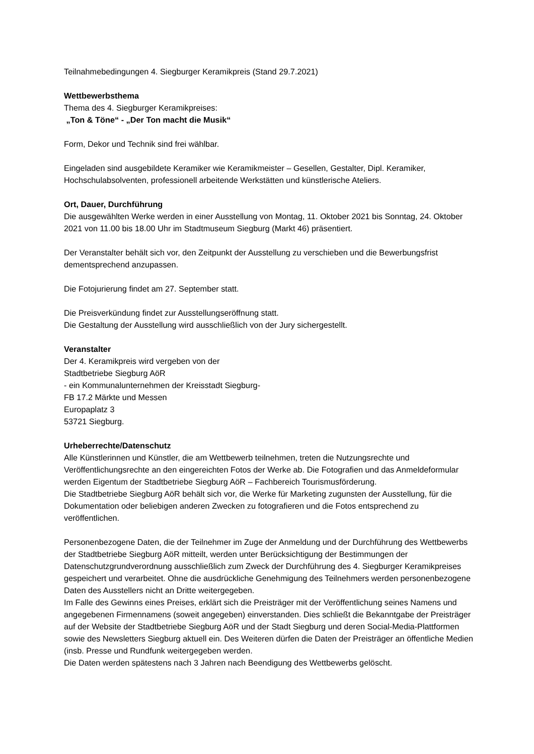Teilnahmebedingungen 4. Siegburger Keramikpreis (Stand 29.7.2021)
Wettbewerbsthema
Thema des 4. Siegburger Keramikpreises:
„Ton & Töne“ - „Der Ton macht die Musik“
Form, Dekor und Technik sind frei wählbar.
Eingeladen sind ausgebildete Keramiker wie Keramikmeister – Gesellen, Gestalter, Dipl. Keramiker, Hochschulabsolventen, professionell arbeitende Werkstätten und künstlerische Ateliers.
Ort, Dauer, Durchführung
Die ausgewählten Werke werden in einer Ausstellung von Montag, 11. Oktober 2021 bis Sonntag, 24. Oktober 2021 von 11.00 bis 18.00 Uhr im Stadtmuseum Siegburg (Markt 46) präsentiert.
Der Veranstalter behält sich vor, den Zeitpunkt der Ausstellung zu verschieben und die Bewerbungsfrist dementsprechend anzupassen.
Die Fotojurierung findet am 27. September statt.
Die Preisverkündung findet zur Ausstellungseröffnung statt.
Die Gestaltung der Ausstellung wird ausschließlich von der Jury sichergestellt.
Veranstalter
Der 4. Keramikpreis wird vergeben von der
Stadtbetriebe Siegburg AöR
- ein Kommunalunternehmen der Kreisstadt Siegburg-
FB 17.2 Märkte und Messen
Europaplatz 3
53721 Siegburg.
Urheberrechte/Datenschutz
Alle Künstlerinnen und Künstler, die am Wettbewerb teilnehmen, treten die Nutzungsrechte und Veröffentlichungsrechte an den eingereichten Fotos der Werke ab. Die Fotografien und das Anmeldeformular werden Eigentum der Stadtbetriebe Siegburg AöR – Fachbereich Tourismusförderung.
Die Stadtbetriebe Siegburg AöR behält sich vor, die Werke für Marketing zugunsten der Ausstellung, für die Dokumentation oder beliebigen anderen Zwecken zu fotografieren und die Fotos entsprechend zu veröffentlichen.
Personenbezogene Daten, die der Teilnehmer im Zuge der Anmeldung und der Durchführung des Wettbewerbs der Stadtbetriebe Siegburg AöR mitteilt, werden unter Berücksichtigung der Bestimmungen der Datenschutzgrundverordnung ausschließlich zum Zweck der Durchführung des 4. Siegburger Keramikpreises gespeichert und verarbeitet. Ohne die ausdrückliche Genehmigung des Teilnehmers werden personenbezogene Daten des Ausstellers nicht an Dritte weitergegeben.
Im Falle des Gewinns eines Preises, erklärt sich die Preisträger mit der Veröffentlichung seines Namens und angegebenen Firmennamens (soweit angegeben) einverstanden. Dies schließt die Bekanntgabe der Preisträger auf der Website der Stadtbetriebe Siegburg AöR und der Stadt Siegburg und deren Social-Media-Plattformen sowie des Newsletters Siegburg aktuell ein. Des Weiteren dürfen die Daten der Preisträger an öffentliche Medien (insb. Presse und Rundfunk weitergegeben werden.
Die Daten werden spätestens nach 3 Jahren nach Beendigung des Wettbewerbs gelöscht.